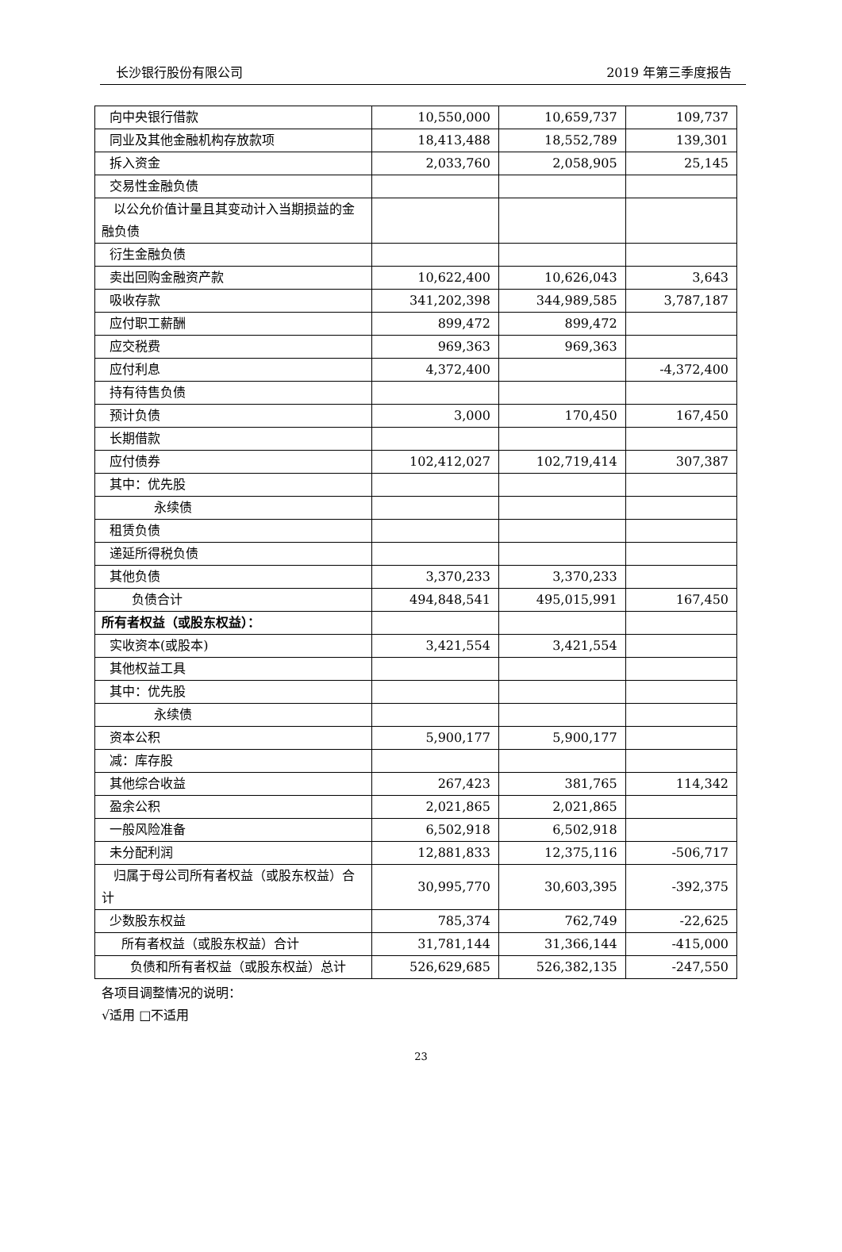长沙银行股份有限公司 2019 年第三季度报告
| 向中央银行借款 | 10,550,000 | 10,659,737 | 109,737 |
| 同业及其他金融机构存放款项 | 18,413,488 | 18,552,789 | 139,301 |
| 拆入资金 | 2,033,760 | 2,058,905 | 25,145 |
| 交易性金融负债 | | | |
| 以公允价值计量且其变动计入当期损益的金融负债 | | | |
| 衍生金融负债 | | | |
| 卖出回购金融资产款 | 10,622,400 | 10,626,043 | 3,643 |
| 吸收存款 | 341,202,398 | 344,989,585 | 3,787,187 |
| 应付职工薪酬 | 899,472 | 899,472 | |
| 应交税费 | 969,363 | 969,363 | |
| 应付利息 | 4,372,400 | | -4,372,400 |
| 持有待售负债 | | | |
| 预计负债 | 3,000 | 170,450 | 167,450 |
| 长期借款 | | | |
| 应付债券 | 102,412,027 | 102,719,414 | 307,387 |
| 其中：优先股 | | | |
| 永续债 | | | |
| 租赁负债 | | | |
| 递延所得税负债 | | | |
| 其他负债 | 3,370,233 | 3,370,233 | |
| 负债合计 | 494,848,541 | 495,015,991 | 167,450 |
| 所有者权益（或股东权益）： | | | |
| 实收资本(或股本) | 3,421,554 | 3,421,554 | |
| 其他权益工具 | | | |
| 其中：优先股 | | | |
| 永续债 | | | |
| 资本公积 | 5,900,177 | 5,900,177 | |
| 减：库存股 | | | |
| 其他综合收益 | 267,423 | 381,765 | 114,342 |
| 盈余公积 | 2,021,865 | 2,021,865 | |
| 一般风险准备 | 6,502,918 | 6,502,918 | |
| 未分配利润 | 12,881,833 | 12,375,116 | -506,717 |
| 归属于母公司所有者权益（或股东权益）合计 | 30,995,770 | 30,603,395 | -392,375 |
| 少数股东权益 | 785,374 | 762,749 | -22,625 |
| 所有者权益（或股东权益）合计 | 31,781,144 | 31,366,144 | -415,000 |
| 负债和所有者权益（或股东权益）总计 | 526,629,685 | 526,382,135 | -247,550 |
各项目调整情况的说明：
√适用 □不适用
23